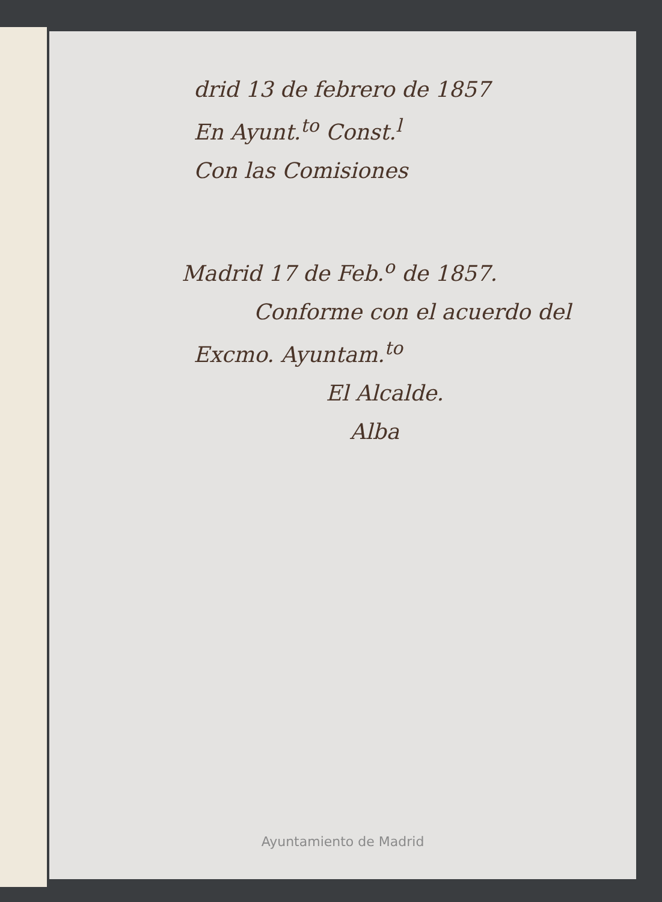drid 13 de febrero de 1857
En Ayunt.<sup>to</sup> Const.<sup>l</sup>
Con las Comisiones
Madrid 17 de Feb.<sup>o</sup> de 1857.
Conforme con el acuerdo del
Excmo. Ayuntam.<sup>to</sup>
El Alcalde.
Alba
Ayuntamiento de Madrid